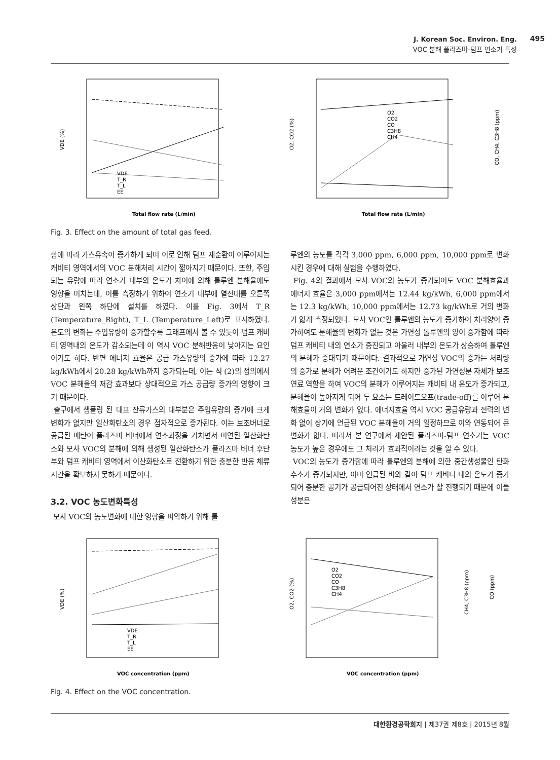J. Korean Soc. Environ. Eng.
VOC 분해 플라즈마-덤프 연소기 특성
495
VDE (%)
Total flow rate (L/min)
VDE
T_R
T_L
EE
O2, CO2 (%)
CO, CH4, C3H8 (ppm)
Total flow rate (L/min)
O2
CO2
CO
C3H8
CH4
Fig. 3. Effect on the amount of total gas feed.
함에 따라 가스유속이 증가하게 되며 이로 인해 덤프 재순환이 이루어지는 캐비티 영역에서의 VOC 분해처리 시간이 짧아지기 때문이다. 또한, 주입되는 유량에 따라 연소기 내부의 온도가 차이에 의해 톨루엔 분해율에도 영향을 미치는데, 이를 측정하기 위하여 연소기 내부에 열전대를 오른쪽 상단과 왼쪽 하단에 설치를 하였다. 이를 Fig. 3에서 T_R (Temperature_Right), T_L (Temperature_Left)로 표시하였다. 온도의 변화는 주입유량이 증가할수록 그래프에서 볼 수 있듯이 덤프 캐비티 영역내의 온도가 감소되는데 이 역시 VOC 분해반응이 낮아지는 요인이기도 하다. 반면 에너지 효율은 공급 가스유량의 증가에 따라 12.27 kg/kWh에서 20.28 kg/kWh까지 증가되는데, 이는 식 (2)의 정의에서 VOC 분해율의 저감 효과보다 상대적으로 가스 공급량 증가의 영향이 크기 때문이다.
출구에서 샘플링 된 대표 잔류가스의 대부분은 주입유량의 증가에 크게 변화가 없지만 일산화탄소의 경우 점차적으로 증가된다. 이는 보조버너로 공급된 메탄이 플라즈마 버너에서 연소과정을 거치면서 미연된 일산화탄소와 모사 VOC의 분해에 의해 생성된 일산화탄소가 플라즈마 버너 후단부와 덤프 캐비티 영역에서 이산화탄소로 전환하기 위한 충분한 반응 체류시간을 확보하지 못하기 때문이다.
3.2. VOC 농도변화특성
모사 VOC의 농도변화에 대한 영향을 파악하기 위해 톨
루엔의 농도를 각각 3,000 ppm, 6,000 ppm, 10,000 ppm로 변화시킨 경우에 대해 실험을 수행하였다.
Fig. 4의 결과에서 모사 VOC의 농도가 증가되어도 VOC 분해효율과 에너지 효율은 3,000 ppm에서는 12.44 kg/kWh, 6,000 ppm에서는 12.3 kg/kWh, 10,000 ppm에서는 12.73 kg/kWh로 거의 변화가 없게 측정되었다. 모사 VOC인 톨루엔의 농도가 증가하여 처리양이 증가하여도 분해율의 변화가 없는 것은 가연성 톨루엔의 양이 증가함에 따라 덤프 캐비티 내의 연소가 증진되고 아울러 내부의 온도가 상승하여 톨루엔의 분해가 증대되기 때문이다. 결과적으로 가연성 VOC의 증가는 처리량의 증가로 분해가 어려운 조건이기도 하지만 증가된 가연성분 자체가 보조연료 역할을 하여 VOC의 분해가 이루어지는 캐비티 내 온도가 증가되고, 분해율이 높아지게 되어 두 요소는 트레이드오프(trade-off)를 이루어 분해효율이 거의 변화가 없다. 에너지효율 역시 VOC 공급유량과 전력의 변화 없이 상기에 언급된 VOC 분해율이 거의 일정하므로 이와 연동되어 큰 변화가 없다. 따라서 본 연구에서 제안된 플라즈마-덤프 연소기는 VOC 농도가 높은 경우에도 그 처리가 효과적이라는 것을 알 수 있다.
VOC의 농도가 증가함에 따라 톨루엔의 분해에 의한 중간생성물인 탄화수소가 증가되지만, 이미 언급된 바와 같이 덤프 캐비티 내의 온도가 증가되어 충분한 공기가 공급되어진 상태에서 연소가 잘 진행되기 때문에 이들 성분은
VDE (%)
VOC concentration (ppm)
VDE
T_R
T_L
EE
O2, CO2 (%)
CH4, C3H8 (ppm)
CO (ppm)
VOC concentration (ppm)
O2
CO2
CO
C3H8
CH4
Fig. 4. Effect on the VOC concentration.
대한환경공학회지 | 제37권 제8호 | 2015년 8월